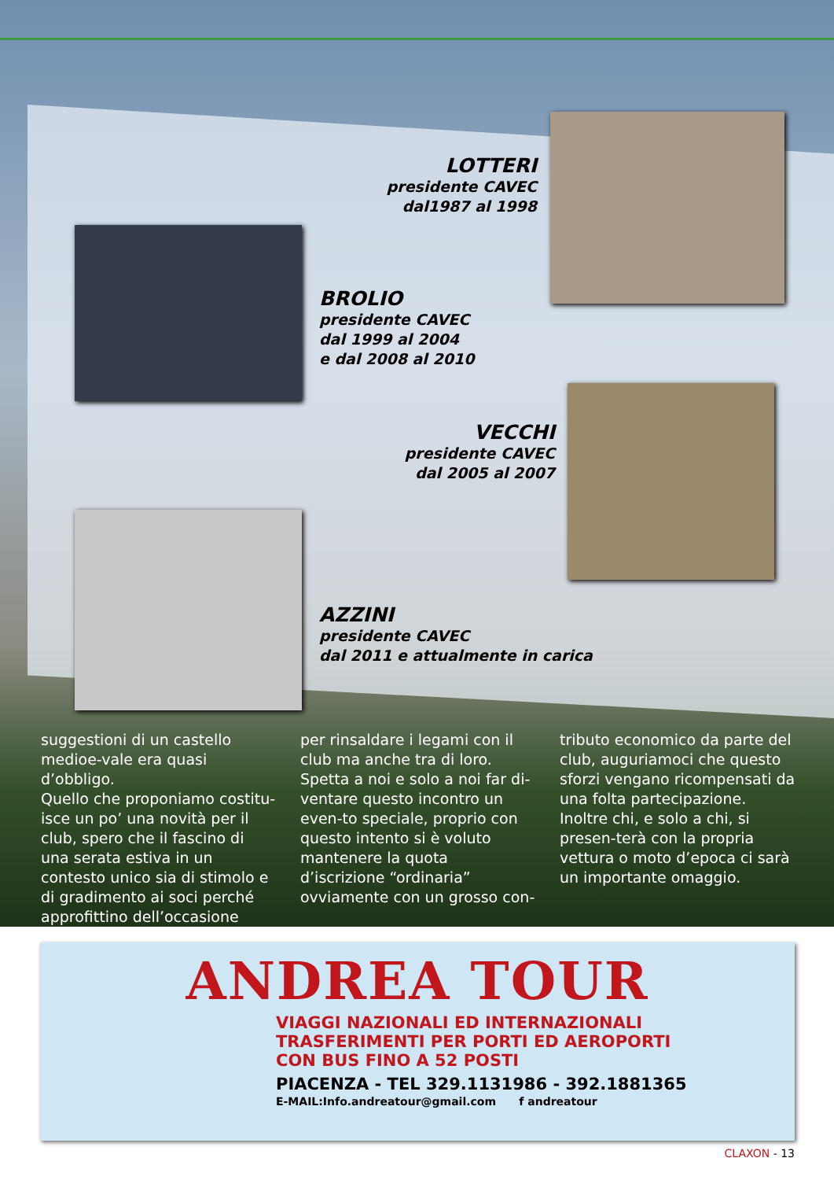LOTTERI
presidente CAVEC
dal1987 al 1998
BROLIO
presidente CAVEC
dal 1999 al 2004
e dal 2008 al 2010
VECCHI
presidente CAVEC
dal 2005 al 2007
AZZINI
presidente CAVEC
dal 2011 e attualmente in carica
suggestioni di un castello medioe-vale era quasi d’obbligo.
Quello che proponiamo costitu-isce un po’ una novità per il club, spero che il fascino di una serata estiva in un contesto unico sia di stimolo e di gradimento ai soci perché approfittino dell’occasione
per rinsaldare i legami con il club ma anche tra di loro.
Spetta a noi e solo a noi far di-ventare questo incontro un even-to speciale, proprio con questo intento si è voluto mantenere la quota d’iscrizione “ordinaria” ovviamente con un grosso con-
tributo economico da parte del club, auguriamoci che questo sforzi vengano ricompensati da una folta partecipazione.
Inoltre chi, e solo a chi, si presen-terà con la propria vettura o moto d’epoca ci sarà un importante omaggio.
ANDREA TOUR
VIAGGI NAZIONALI ED INTERNAZIONALI
TRASFERIMENTI PER PORTI ED AEROPORTI
CON BUS FINO A 52 POSTI
PIACENZA - TEL 329.1131986 - 392.1881365
E-MAIL:Info.andreatour@gmail.com f andreatour
CLAXON - 13